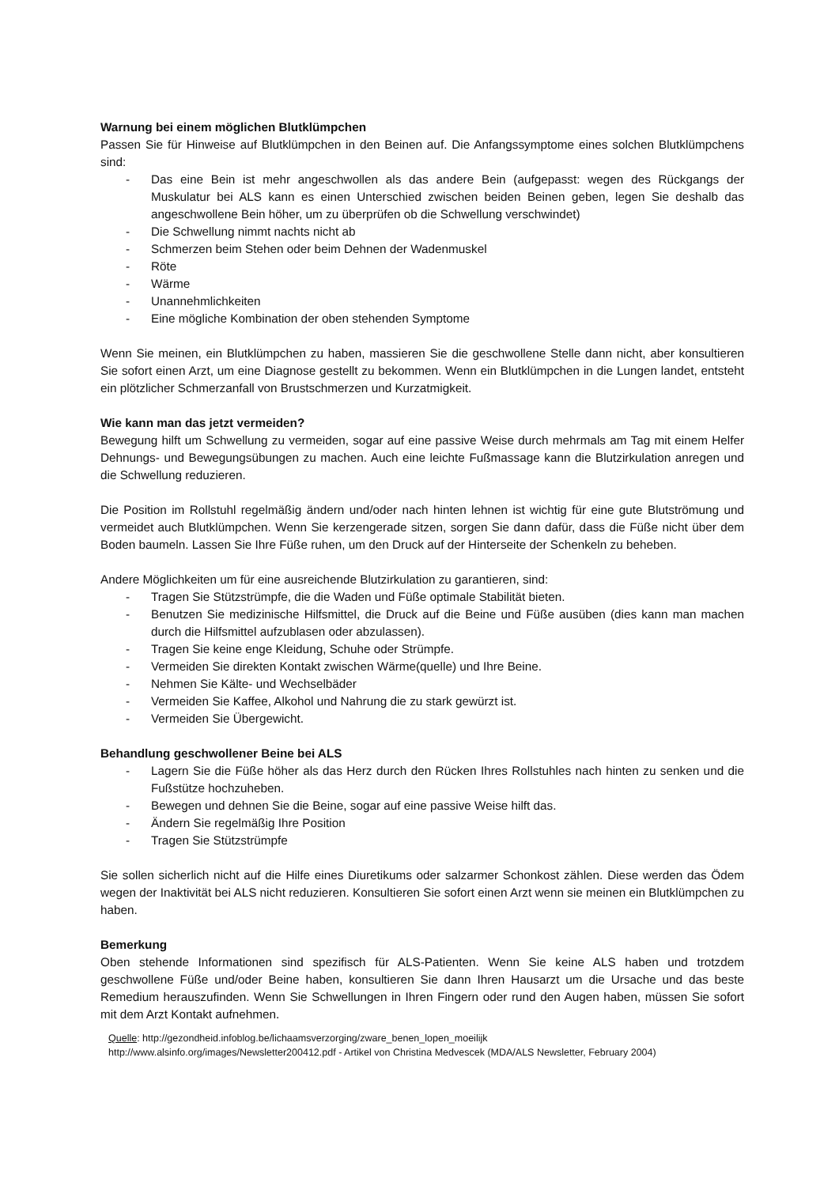Warnung bei einem möglichen Blutklümpchen
Passen Sie für Hinweise auf Blutklümpchen in den Beinen auf. Die Anfangssymptome eines solchen Blutklümpchens sind:
- Das eine Bein ist mehr angeschwollen als das andere Bein (aufgepasst: wegen des Rückgangs der Muskulatur bei ALS kann es einen Unterschied zwischen beiden Beinen geben, legen Sie deshalb das angeschwollene Bein höher, um zu überprüfen ob die Schwellung verschwindet)
- Die Schwellung nimmt nachts nicht ab
- Schmerzen beim Stehen oder beim Dehnen der Wadenmuskel
- Röte
- Wärme
- Unannehmlichkeiten
- Eine mögliche Kombination der oben stehenden Symptome
Wenn Sie meinen, ein Blutklümpchen zu haben, massieren Sie die geschwollene Stelle dann nicht, aber konsultieren Sie sofort einen Arzt, um eine Diagnose gestellt zu bekommen. Wenn ein Blutklümpchen in die Lungen landet, entsteht ein plötzlicher Schmerzanfall von Brustschmerzen und Kurzatmigkeit.
Wie kann man das jetzt vermeiden?
Bewegung hilft um Schwellung zu vermeiden, sogar auf eine passive Weise durch mehrmals am Tag mit einem Helfer Dehnungs- und Bewegungsübungen zu machen. Auch eine leichte Fußmassage kann die Blutzirkulation anregen und die Schwellung reduzieren.
Die Position im Rollstuhl regelmäßig ändern und/oder nach hinten lehnen ist wichtig für eine gute Blutströmung und vermeidet auch Blutklümpchen. Wenn Sie kerzengerade sitzen, sorgen Sie dann dafür, dass die Füße nicht über dem Boden baumeln. Lassen Sie Ihre Füße ruhen, um den Druck auf der Hinterseite der Schenkeln zu beheben.
Andere Möglichkeiten um für eine ausreichende Blutzirkulation zu garantieren, sind:
- Tragen Sie Stützstrümpfe, die die Waden und Füße optimale Stabilität bieten.
- Benutzen Sie medizinische Hilfsmittel, die Druck auf die Beine und Füße ausüben (dies kann man machen durch die Hilfsmittel aufzublasen oder abzulassen).
- Tragen Sie keine enge Kleidung, Schuhe oder Strümpfe.
- Vermeiden Sie direkten Kontakt zwischen Wärme(quelle) und Ihre Beine.
- Nehmen Sie Kälte- und Wechselbäder
- Vermeiden Sie Kaffee, Alkohol und Nahrung die zu stark gewürzt ist.
- Vermeiden Sie Übergewicht.
Behandlung geschwollener Beine bei ALS
- Lagern Sie die Füße höher als das Herz durch den Rücken Ihres Rollstuhles nach hinten zu senken und die Fußstütze hochzuheben.
- Bewegen und dehnen Sie die Beine, sogar auf eine passive Weise hilft das.
- Ändern Sie regelmäßig Ihre Position
- Tragen Sie Stützstrümpfe
Sie sollen sicherlich nicht auf die Hilfe eines Diuretikums oder salzarmer Schonkost zählen. Diese werden das Ödem wegen der Inaktivität bei ALS nicht reduzieren. Konsultieren Sie sofort einen Arzt wenn sie meinen ein Blutklümpchen zu haben.
Bemerkung
Oben stehende Informationen sind spezifisch für ALS-Patienten. Wenn Sie keine ALS haben und trotzdem geschwollene Füße und/oder Beine haben, konsultieren Sie dann Ihren Hausarzt um die Ursache und das beste Remedium herauszufinden. Wenn Sie Schwellungen in Ihren Fingern oder rund den Augen haben, müssen Sie sofort mit dem Arzt Kontakt aufnehmen.
Quelle: http://gezondheid.infoblog.be/lichaamsverzorging/zware_benen_lopen_moeilijk
http://www.alsinfo.org/images/Newsletter200412.pdf - Artikel von Christina Medvescek (MDA/ALS Newsletter, February 2004)